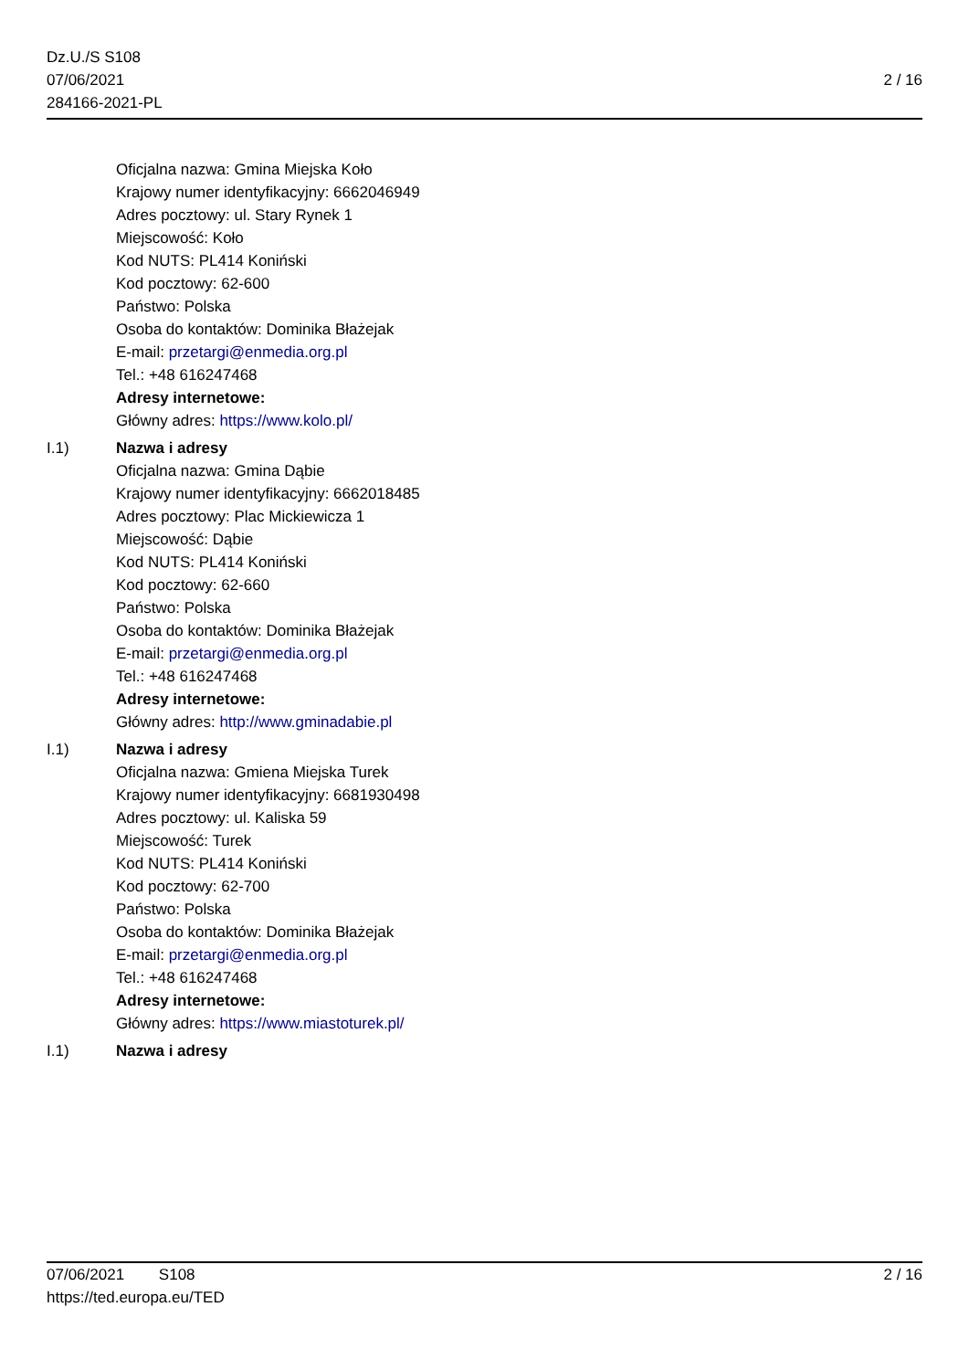Dz.U./S S108
07/06/2021
284166-2021-PL
2 / 16
Oficjalna nazwa: Gmina Miejska Koło
Krajowy numer identyfikacyjny: 6662046949
Adres pocztowy: ul. Stary Rynek 1
Miejscowość: Koło
Kod NUTS: PL414 Koniński
Kod pocztowy: 62-600
Państwo: Polska
Osoba do kontaktów: Dominika Błażejak
E-mail: przetargi@enmedia.org.pl
Tel.: +48 616247468
Adresy internetowe:
Główny adres: https://www.kolo.pl/
I.1) Nazwa i adresy
Oficjalna nazwa: Gmina Dąbie
Krajowy numer identyfikacyjny: 6662018485
Adres pocztowy: Plac Mickiewicza 1
Miejscowość: Dąbie
Kod NUTS: PL414 Koniński
Kod pocztowy: 62-660
Państwo: Polska
Osoba do kontaktów: Dominika Błażejak
E-mail: przetargi@enmedia.org.pl
Tel.: +48 616247468
Adresy internetowe:
Główny adres: http://www.gminadabie.pl
I.1) Nazwa i adresy
Oficjalna nazwa: Gmiena Miejska Turek
Krajowy numer identyfikacyjny: 6681930498
Adres pocztowy: ul. Kaliska 59
Miejscowość: Turek
Kod NUTS: PL414 Koniński
Kod pocztowy: 62-700
Państwo: Polska
Osoba do kontaktów: Dominika Błażejak
E-mail: przetargi@enmedia.org.pl
Tel.: +48 616247468
Adresy internetowe:
Główny adres: https://www.miastoturek.pl/
I.1) Nazwa i adresy
07/06/2021 S108 2 / 16
https://ted.europa.eu/TED